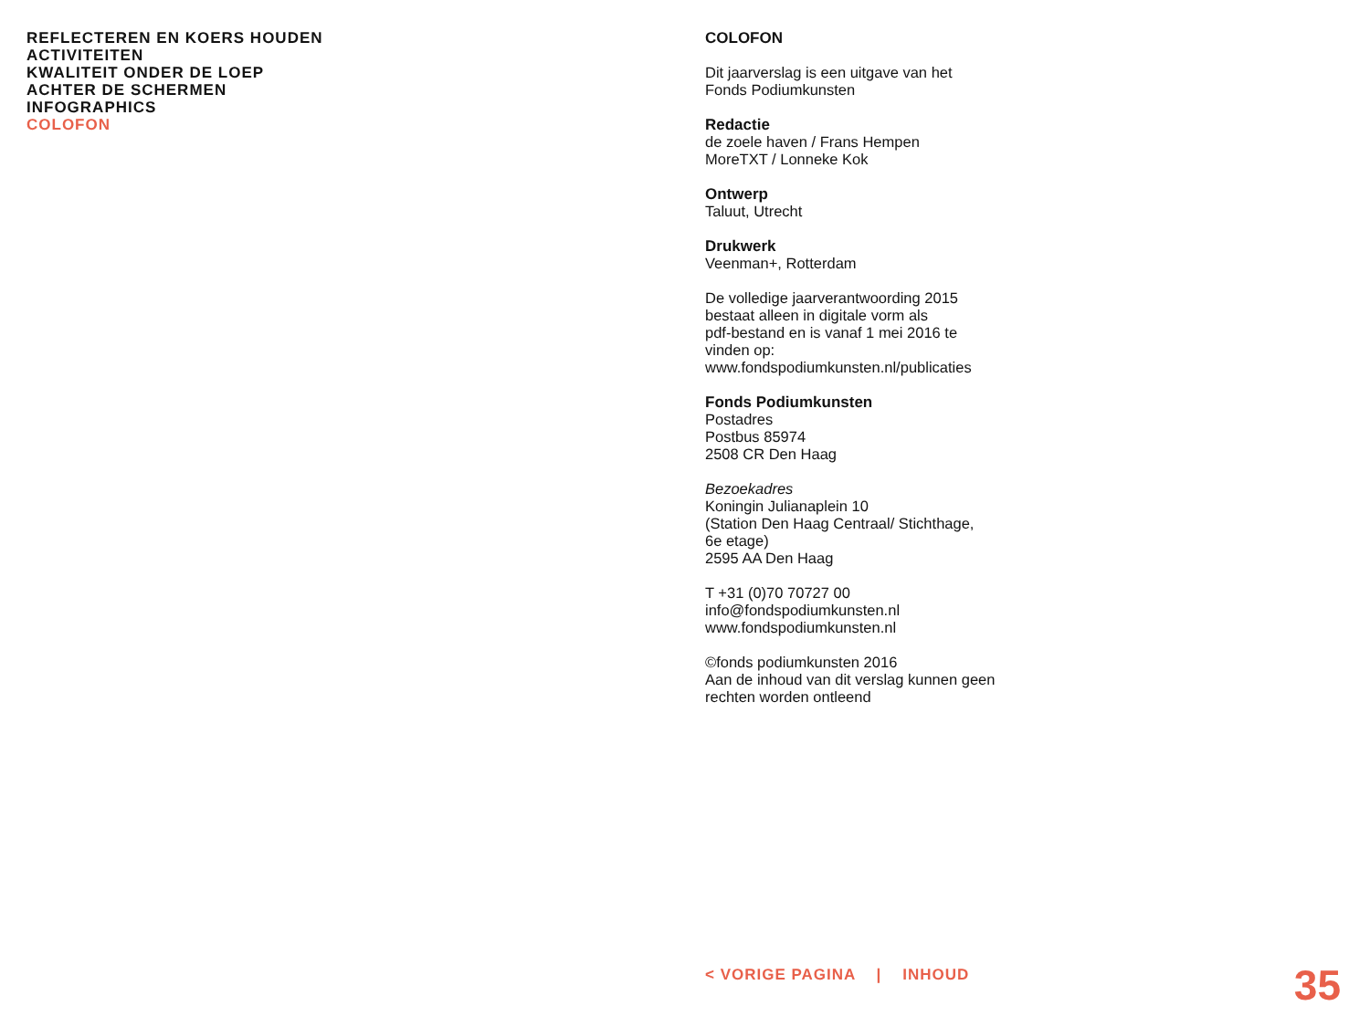REFLECTEREN EN KOERS HOUDEN
ACTIVITEITEN
KWALITEIT ONDER DE LOEP
ACHTER DE SCHERMEN
INFOGRAPHICS
COLOFON
COLOFON
Dit jaarverslag is een uitgave van het
Fonds Podiumkunsten
Redactie
de zoele haven / Frans Hempen
MoreTXT / Lonneke Kok
Ontwerp
Taluut, Utrecht
Drukwerk
Veenman+, Rotterdam
De volledige jaarverantwoording 2015
bestaat alleen in digitale vorm als
pdf-bestand en is vanaf 1 mei 2016 te
vinden op:
www.fondspodiumkunsten.nl/publicaties
Fonds Podiumkunsten
Postadres
Postbus 85974
2508 CR Den Haag
Bezoekadres
Koningin Julianaplein 10
(Station Den Haag Centraal/ Stichthage,
6e etage)
2595 AA Den Haag
T +31 (0)70 70727 00
info@fondspodiumkunsten.nl
www.fondspodiumkunsten.nl
©fonds podiumkunsten 2016
Aan de inhoud van dit verslag kunnen geen
rechten worden ontleend
< VORIGE PAGINA | INHOUD 35